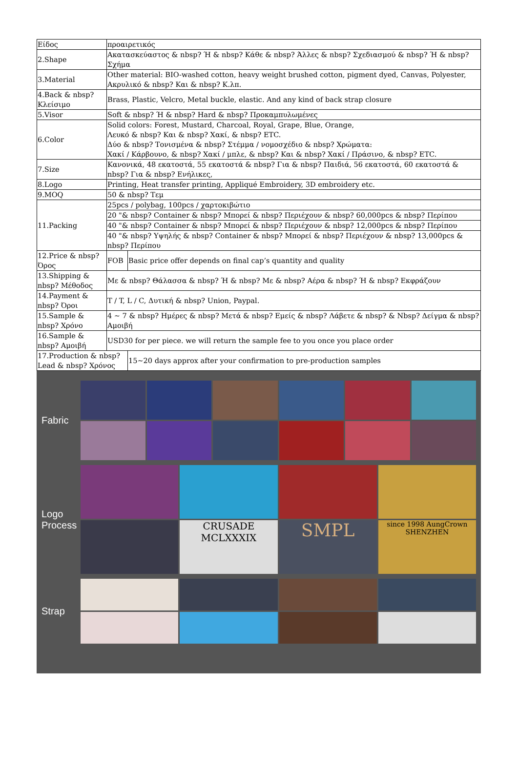| Είδος | προαιρετικός | |
| 2.Shape | Ακατασκεύαστος & nbsp? Ή & nbsp? Κάθε & nbsp? Άλλες & nbsp? Σχεδιασμού & nbsp? Ή & nbsp? Σχήμα | |
| 3.Material | Other material: BIO-washed cotton, heavy weight brushed cotton, pigment dyed, Canvas, Polyester, Ακρυλικό & nbsp? Και & nbsp? Κ.λπ. | |
| 4.Back & nbsp? Κλείσιμο | Brass, Plastic, Velcro, Metal buckle, elastic. And any kind of back strap closure | |
| 5.Visor | Soft & nbsp? Ή & nbsp? Hard & nbsp? Προκαμπυλωμένες | |
| 6.Color | Solid colors: Forest, Mustard, Charcoal, Royal, Grape, Blue, Orange, Λευκό & nbsp? Και & nbsp? Χακί, & nbsp? ETC. Δύο & nbsp? Τονισμένα & nbsp? Στέμμα / νομοσχέδιο & nbsp? Χρώματα: Χακί / Κάρβουνο, & nbsp? Χακί / μπλε, & nbsp? Και & nbsp? Χακί / Πράσινο, & nbsp? ETC. | |
| 7.Size | Κανονικά, 48 εκατοστά, 55 εκατοστά & nbsp? Για & nbsp? Παιδιά, 56 εκατοστά, 60 εκατοστά & nbsp? Για & nbsp? Ενήλικες, | |
| 8.Logo | Printing, Heat transfer printing, Appliqué Embroidery, 3D embroidery etc. | |
| 9.MOQ | 50 & nbsp? Τεμ | |
| 11.Packing | 25pcs / polybag, 100pcs / χαρτοκιβώτιο | |
| | 20 "& nbsp? Container & nbsp? Μπορεί & nbsp? Περιέχουν & nbsp? 60,000pcs & nbsp? Περίπου | |
| | 40 "& nbsp? Container & nbsp? Μπορεί & nbsp? Περιέχουν & nbsp? 12,000pcs & nbsp? Περίπου | |
| | 40 "& nbsp? Υψηλής & nbsp? Container & nbsp? Μπορεί & nbsp? Περιέχουν & nbsp? 13,000pcs & nbsp? Περίπου | |
| 12.Price & nbsp? Όρος | FOB | Basic price offer depends on final cap’s quantity and quality |
| 13.Shipping & nbsp? Μέθοδος | Με & nbsp? Θάλασσα & nbsp? Ή & nbsp? Με & nbsp? Αέρα & nbsp? Ή & nbsp? Εκφράζουν | |
| 14.Payment & nbsp? Όροι | T / T, L / C, Δυτική & nbsp? Union, Paypal. | |
| 15.Sample & nbsp? Χρόνο | 4 ~ 7 & nbsp? Ημέρες & nbsp? Μετά & nbsp? Εμείς & nbsp? Λάβετε & nbsp? & Nbsp? Δείγμα & nbsp? Αμοιβή | |
| 16.Sample & nbsp? Αμοιβή | USD30 for per piece. we will return the sample fee to you once you place order | |
| 17.Production & nbsp? Lead & nbsp? Χρόνος | | 15~20 days approx after your confirmation to pre-production samples |
Fabric
Logo Process
CRUSADE
MCLXXXIX
SMPL
since 1998 AungCrown SHENZHEN
Strap